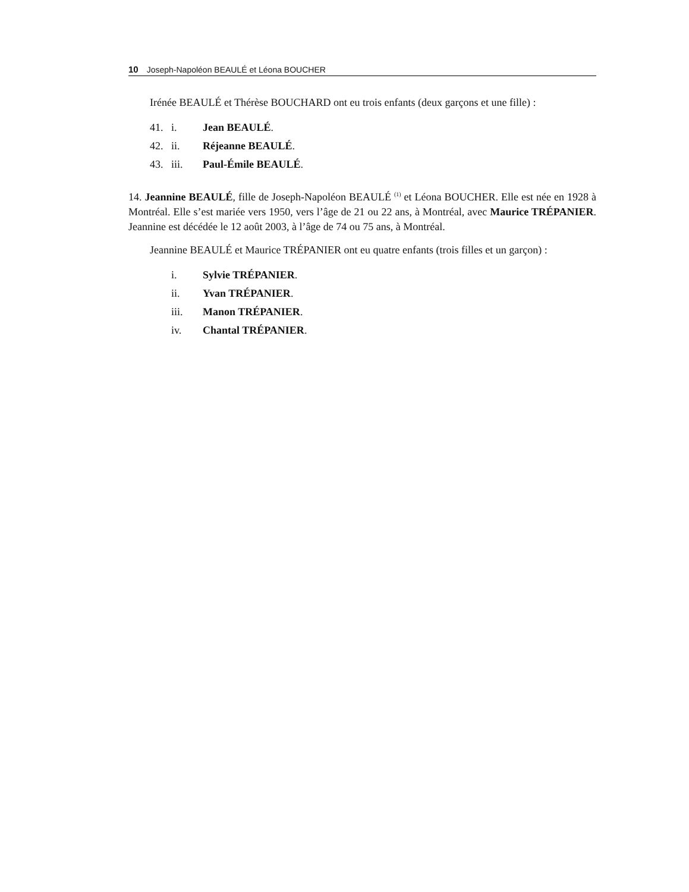10 Joseph-Napoléon BEAULÉ et Léona BOUCHER
Irénée BEAULÉ et Thérèse BOUCHARD ont eu trois enfants (deux garçons et une fille) :
41. i. Jean BEAULÉ.
42. ii. Réjeanne BEAULÉ.
43. iii. Paul-Émile BEAULÉ.
14. Jeannine BEAULÉ, fille de Joseph-Napoléon BEAULÉ <sup>(1)</sup> et Léona BOUCHER. Elle est née en 1928 à Montréal. Elle s’est mariée vers 1950, vers l’âge de 21 ou 22 ans, à Montréal, avec Maurice TRÉPANIER. Jeannine est décédée le 12 août 2003, à l’âge de 74 ou 75 ans, à Montréal.
Jeannine BEAULÉ et Maurice TRÉPANIER ont eu quatre enfants (trois filles et un garçon) :
i. Sylvie TRÉPANIER.
ii. Yvan TRÉPANIER.
iii. Manon TRÉPANIER.
iv. Chantal TRÉPANIER.